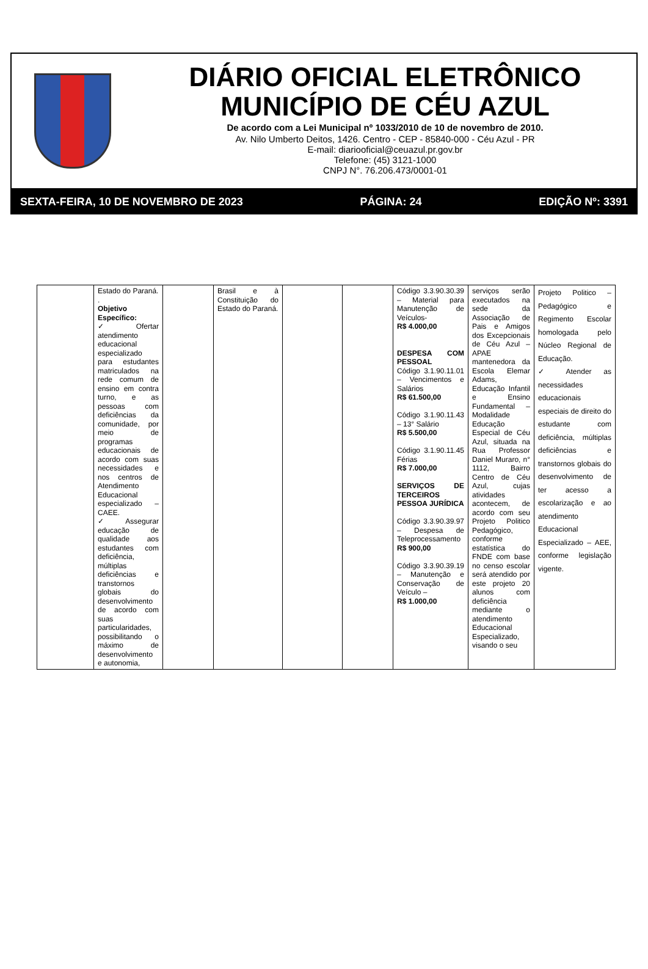DIÁRIO OFICIAL ELETRÔNICO
MUNICÍPIO DE CÉU AZUL
De acordo com a Lei Municipal nº 1033/2010 de 10 de novembro de 2010.
Av. Nilo Umberto Deitos, 1426. Centro - CEP - 85840-000 - Céu Azul - PR
E-mail: diariooficial@ceuazul.pr.gov.br
Telefone: (45) 3121-1000
CNPJ N°. 76.206.473/0001-01
SEXTA-FEIRA, 10 DE NOVEMBRO DE 2023 PÁGINA: 24 EDIÇÃO Nº: 3391
| | Estado do Paraná. . Objetivo Específico: ✓ Ofertar atendimento educacional especializado para estudantes matriculados na rede comum de ensino em contra turno, e as pessoas com deficiências da comunidade, por meio de programas educacionais de acordo com suas necessidades e nos centros de Atendimento Educacional especializado – CAEE. ✓ Assegurar educação de qualidade aos estudantes com deficiência, múltiplas deficiências e transtornos globais do desenvolvimento de acordo com suas particularidades, possibilitando o máximo de desenvolvimento e autonomia, | | Brasil e à Constituição do Estado do Paraná. | | | Código 3.3.90.30.39 – Material para Manutenção de Veículos- R$ 4.000,00 DESPESA COM PESSOAL Código 3.1.90.11.01 – Vencimentos e Salários R$ 61.500,00 Código 3.1.90.11.43 – 13° Salário R$ 5.500,00 Código 3.1.90.11.45 Férias R$ 7.000,00 SERVIÇOS DE TERCEIROS PESSOA JURÍDICA Código 3.3.90.39.97 – Despesa de Teleprocessamento R$ 900,00 Código 3.3.90.39.19 – Manutenção e Conservação de Veículo – R$ 1.000,00 | serviços serão executados na sede da Associação de Pais e Amigos dos Excepcionais de Céu Azul – APAE mantenedora da Escola Elemar Adams, Educação Infantil e Ensino Fundamental – Modalidade Educação Especial de Céu Azul, situada na Rua Professor Daniel Muraro, n° 1112, Bairro Centro de Céu Azul, cujas atividades acontecem, de acordo com seu Projeto Politico Pedagógico, conforme estatística do FNDE com base no censo escolar será atendido por este projeto 20 alunos com deficiência mediante o atendimento Educacional Especializado, visando o seu | Projeto Politico – Pedagógico e Regimento Escolar homologada pelo Núcleo Regional de Educação. ✓ Atender as necessidades educacionais especiais de direito do estudante com deficiência, múltiplas deficiências e transtornos globais do desenvolvimento de ter acesso a escolarização e ao atendimento Educacional Especializado – AEE, conforme legislação vigente. |